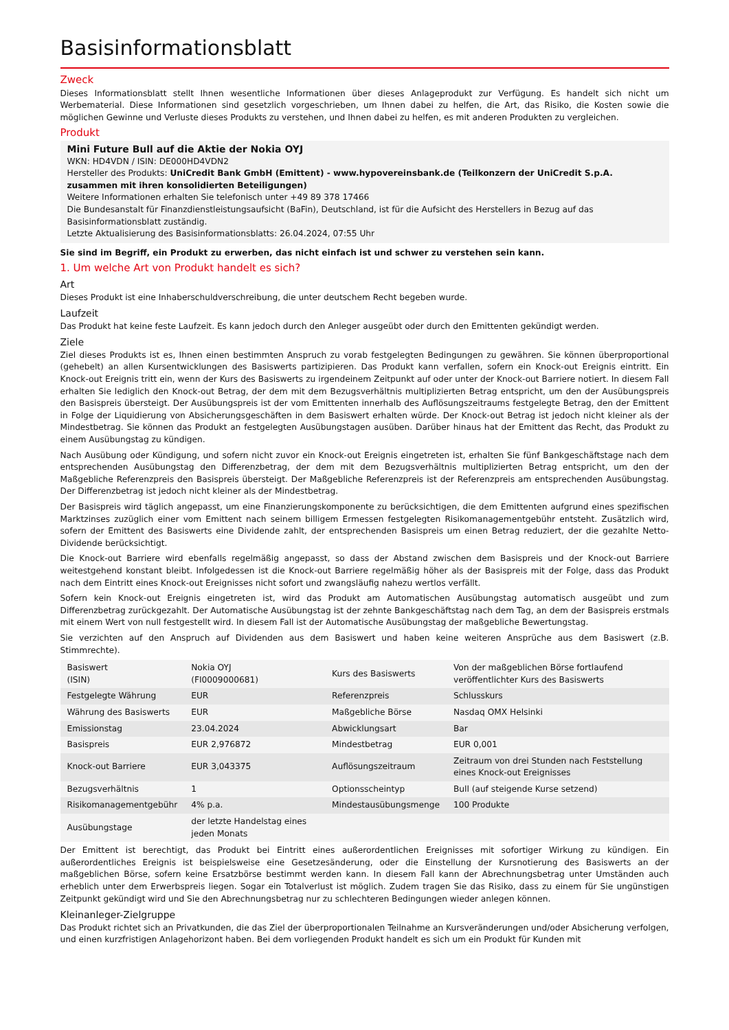Basisinformationsblatt
Zweck
Dieses Informationsblatt stellt Ihnen wesentliche Informationen über dieses Anlageprodukt zur Verfügung. Es handelt sich nicht um Werbematerial. Diese Informationen sind gesetzlich vorgeschrieben, um Ihnen dabei zu helfen, die Art, das Risiko, die Kosten sowie die möglichen Gewinne und Verluste dieses Produkts zu verstehen, und Ihnen dabei zu helfen, es mit anderen Produkten zu vergleichen.
Produkt
Mini Future Bull auf die Aktie der Nokia OYJ
WKN: HD4VDN / ISIN: DE000HD4VDN2
Hersteller des Produkts: UniCredit Bank GmbH (Emittent) - www.hypovereinsbank.de (Teilkonzern der UniCredit S.p.A. zusammen mit ihren konsolidierten Beteiligungen)
Weitere Informationen erhalten Sie telefonisch unter +49 89 378 17466
Die Bundesanstalt für Finanzdienstleistungsaufsicht (BaFin), Deutschland, ist für die Aufsicht des Herstellers in Bezug auf das Basisinformationsblatt zuständig.
Letzte Aktualisierung des Basisinformationsblatts: 26.04.2024, 07:55 Uhr
Sie sind im Begriff, ein Produkt zu erwerben, das nicht einfach ist und schwer zu verstehen sein kann.
1. Um welche Art von Produkt handelt es sich?
Art
Dieses Produkt ist eine Inhaberschuldverschreibung, die unter deutschem Recht begeben wurde.
Laufzeit
Das Produkt hat keine feste Laufzeit. Es kann jedoch durch den Anleger ausgeübt oder durch den Emittenten gekündigt werden.
Ziele
Ziel dieses Produkts ist es, Ihnen einen bestimmten Anspruch zu vorab festgelegten Bedingungen zu gewähren. Sie können überproportional (gehebelt) an allen Kursentwicklungen des Basiswerts partizipieren. Das Produkt kann verfallen, sofern ein Knock-out Ereignis eintritt. Ein Knock-out Ereignis tritt ein, wenn der Kurs des Basiswerts zu irgendeinem Zeitpunkt auf oder unter der Knock-out Barriere notiert. In diesem Fall erhalten Sie lediglich den Knock-out Betrag, der dem mit dem Bezugsverhältnis multiplizierten Betrag entspricht, um den der Ausübungspreis den Basispreis übersteigt. Der Ausübungspreis ist der vom Emittenten innerhalb des Auflösungszeitraums festgelegte Betrag, den der Emittent in Folge der Liquidierung von Absicherungsgeschäften in dem Basiswert erhalten würde. Der Knock-out Betrag ist jedoch nicht kleiner als der Mindestbetrag. Sie können das Produkt an festgelegten Ausübungstagen ausüben. Darüber hinaus hat der Emittent das Recht, das Produkt zu einem Ausübungstag zu kündigen.
Nach Ausübung oder Kündigung, und sofern nicht zuvor ein Knock-out Ereignis eingetreten ist, erhalten Sie fünf Bankgeschäftstage nach dem entsprechenden Ausübungstag den Differenzbetrag, der dem mit dem Bezugsverhältnis multiplizierten Betrag entspricht, um den der Maßgebliche Referenzpreis den Basispreis übersteigt. Der Maßgebliche Referenzpreis ist der Referenzpreis am entsprechenden Ausübungstag. Der Differenzbetrag ist jedoch nicht kleiner als der Mindestbetrag.
Der Basispreis wird täglich angepasst, um eine Finanzierungskomponente zu berücksichtigen, die dem Emittenten aufgrund eines spezifischen Marktzinses zuzüglich einer vom Emittent nach seinem billigem Ermessen festgelegten Risikomanagementgebühr entsteht. Zusätzlich wird, sofern der Emittent des Basiswerts eine Dividende zahlt, der entsprechenden Basispreis um einen Betrag reduziert, der die gezahlte Netto-Dividende berücksichtigt.
Die Knock-out Barriere wird ebenfalls regelmäßig angepasst, so dass der Abstand zwischen dem Basispreis und der Knock-out Barriere weitestgehend konstant bleibt. Infolgedessen ist die Knock-out Barriere regelmäßig höher als der Basispreis mit der Folge, dass das Produkt nach dem Eintritt eines Knock-out Ereignisses nicht sofort und zwangsläufig nahezu wertlos verfällt.
Sofern kein Knock-out Ereignis eingetreten ist, wird das Produkt am Automatischen Ausübungstag automatisch ausgeübt und zum Differenzbetrag zurückgezahlt. Der Automatische Ausübungstag ist der zehnte Bankgeschäftstag nach dem Tag, an dem der Basispreis erstmals mit einem Wert von null festgestellt wird. In diesem Fall ist der Automatische Ausübungstag der maßgebliche Bewertungstag.
Sie verzichten auf den Anspruch auf Dividenden aus dem Basiswert und haben keine weiteren Ansprüche aus dem Basiswert (z.B. Stimmrechte).
| Basiswert (ISIN) | Nokia OYJ (FI0009000681) | Kurs des Basiswerts | Von der maßgeblichen Börse fortlaufend veröffentlichter Kurs des Basiswerts |
| Festgelegte Währung | EUR | Referenzpreis | Schlusskurs |
| Währung des Basiswerts | EUR | Maßgebliche Börse | Nasdaq OMX Helsinki |
| Emissionstag | 23.04.2024 | Abwicklungsart | Bar |
| Basispreis | EUR 2,976872 | Mindestbetrag | EUR 0,001 |
| Knock-out Barriere | EUR 3,043375 | Auflösungszeitraum | Zeitraum von drei Stunden nach Feststellung eines Knock-out Ereignisses |
| Bezugsverhältnis | 1 | Optionsscheintyp | Bull (auf steigende Kurse setzend) |
| Risikomanagementgebühr | 4% p.a. | Mindestausübungsmenge | 100 Produkte |
| Ausübungstage | der letzte Handelstag eines jeden Monats | | |
Der Emittent ist berechtigt, das Produkt bei Eintritt eines außerordentlichen Ereignisses mit sofortiger Wirkung zu kündigen. Ein außerordentliches Ereignis ist beispielsweise eine Gesetzesänderung, oder die Einstellung der Kursnotierung des Basiswerts an der maßgeblichen Börse, sofern keine Ersatzbörse bestimmt werden kann. In diesem Fall kann der Abrechnungsbetrag unter Umständen auch erheblich unter dem Erwerbspreis liegen. Sogar ein Totalverlust ist möglich. Zudem tragen Sie das Risiko, dass zu einem für Sie ungünstigen Zeitpunkt gekündigt wird und Sie den Abrechnungsbetrag nur zu schlechteren Bedingungen wieder anlegen können.
Kleinanleger-Zielgruppe
Das Produkt richtet sich an Privatkunden, die das Ziel der überproportionalen Teilnahme an Kursveränderungen und/oder Absicherung verfolgen, und einen kurzfristigen Anlagehorizont haben. Bei dem vorliegenden Produkt handelt es sich um ein Produkt für Kunden mit